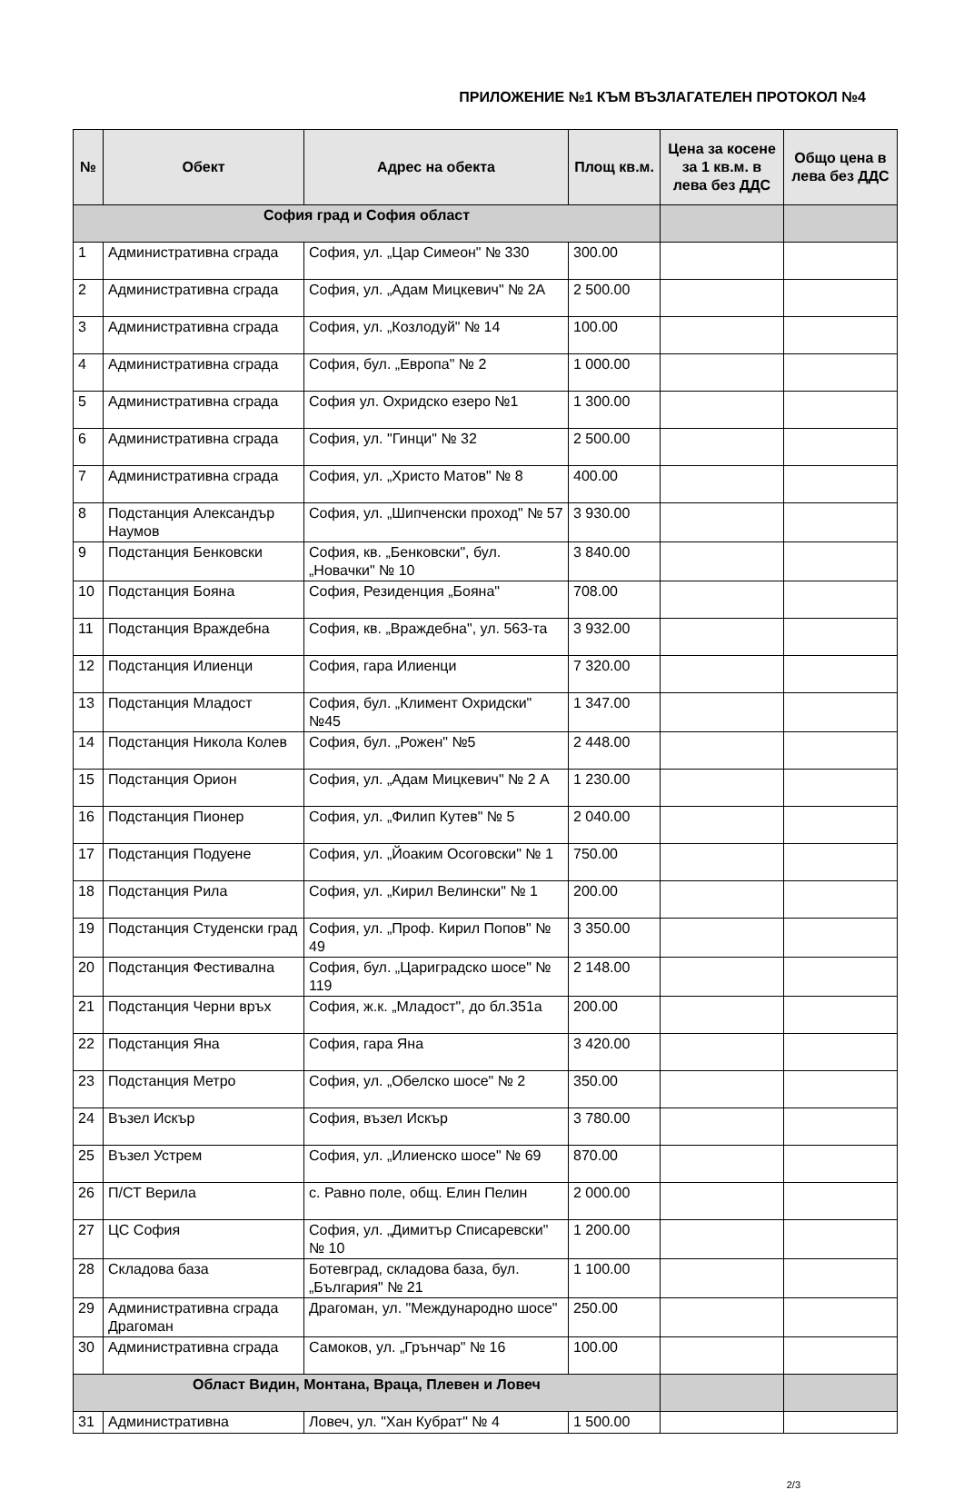ПРИЛОЖЕНИЕ №1 КЪМ ВЪЗЛАГАТЕЛЕН ПРОТОКОЛ №4
| № | Обект | Адрес на обекта | Площ кв.м. | Цена за косене за 1 кв.м. в лева без ДДС | Общо цена в лева без ДДС |
| --- | --- | --- | --- | --- | --- |
| София град и София област | | | | | |
| 1 | Административна сграда | София, ул. „Цар Симеон" № 330 | 300.00 | | |
| 2 | Административна сграда | София, ул. „Адам Мицкевич" № 2А | 2 500.00 | | |
| 3 | Административна сграда | София, ул. „Козлодуй" № 14 | 100.00 | | |
| 4 | Административна сграда | София, бул. „Европа" № 2 | 1 000.00 | | |
| 5 | Административна сграда | София ул. Охридско езеро №1 | 1 300.00 | | |
| 6 | Административна сграда | София, ул. "Гинци" № 32 | 2 500.00 | | |
| 7 | Административна сграда | София, ул. „Христо Матов" № 8 | 400.00 | | |
| 8 | Подстанция Александър Наумов | София, ул. „Шипченски проход" № 57 | 3 930.00 | | |
| 9 | Подстанция Бенковски | София, кв. „Бенковски", бул. „Новачки" № 10 | 3 840.00 | | |
| 10 | Подстанция Бояна | София, Резиденция „Бояна" | 708.00 | | |
| 11 | Подстанция Враждебна | София, кв. „Враждебна", ул. 563-та | 3 932.00 | | |
| 12 | Подстанция Илиенци | София, гара Илиенци | 7 320.00 | | |
| 13 | Подстанция Младост | София, бул. „Климент Охридски" №45 | 1 347.00 | | |
| 14 | Подстанция Никола Колев | София, бул. „Рожен" №5 | 2 448.00 | | |
| 15 | Подстанция Орион | София, ул. „Адам Мицкевич" № 2 А | 1 230.00 | | |
| 16 | Подстанция Пионер | София, ул. „Филип Кутев" № 5 | 2 040.00 | | |
| 17 | Подстанция Подуене | София, ул. „Йоаким Осоговски" № 1 | 750.00 | | |
| 18 | Подстанция Рила | София, ул. „Кирил Велински" № 1 | 200.00 | | |
| 19 | Подстанция Студенски град | София, ул. „Проф. Кирил Попов" № 49 | 3 350.00 | | |
| 20 | Подстанция Фестивална | София, бул. „Цариградско шосе" № 119 | 2 148.00 | | |
| 21 | Подстанция Черни връх | София, ж.к. „Младост", до бл.351а | 200.00 | | |
| 22 | Подстанция Яна | София, гара Яна | 3 420.00 | | |
| 23 | Подстанция Метро | София, ул. „Обелско шосе" № 2 | 350.00 | | |
| 24 | Възел Искър | София, възел Искър | 3 780.00 | | |
| 25 | Възел Устрем | София, ул. „Илиенско шосе" № 69 | 870.00 | | |
| 26 | П/СТ Верила | с. Равно поле, общ. Елин Пелин | 2 000.00 | | |
| 27 | ЦС София | София, ул. „Димитър Списаревски" № 10 | 1 200.00 | | |
| 28 | Складова база | Ботевград, складова база, бул. „България" № 21 | 1 100.00 | | |
| 29 | Административна сграда Драгоман | Драгоман, ул. "Международно шосе" | 250.00 | | |
| 30 | Административна сграда | Самоков, ул. „Грънчар" № 16 | 100.00 | | |
| Област Видин, Монтана, Враца, Плевен и Ловеч | | | | | |
| 31 | Административна | Ловеч, ул. "Хан Кубрат" № 4 | 1 500.00 | | |
2/3